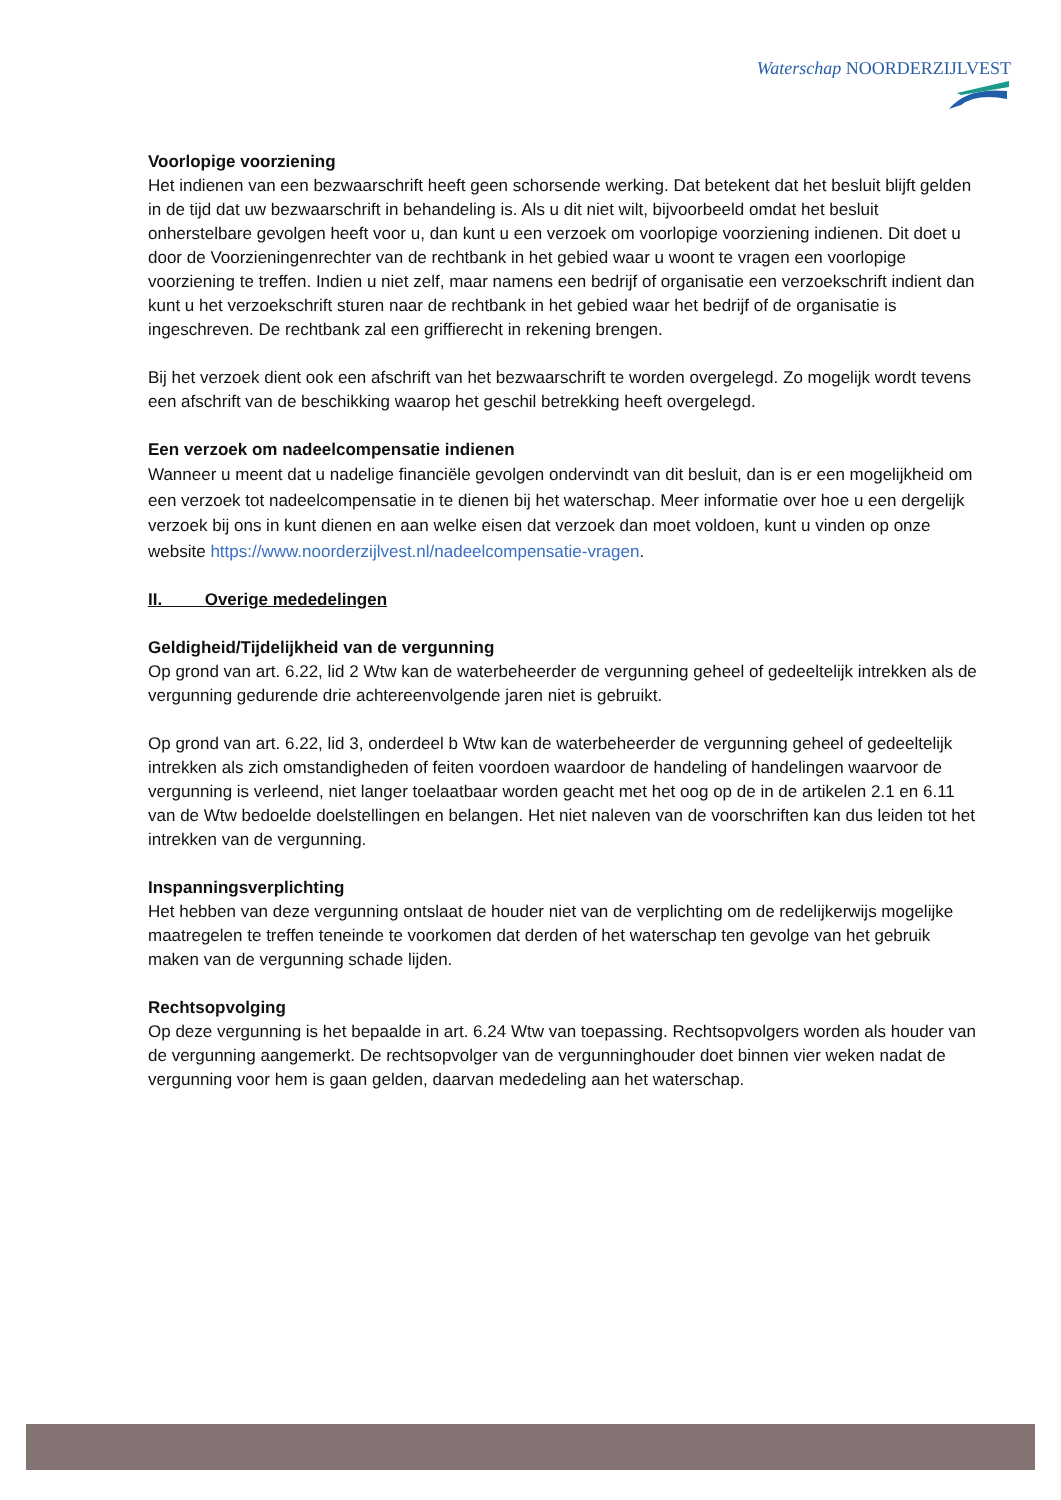Waterschap NOORDERZIJLVEST
Voorlopige voorziening
Het indienen van een bezwaarschrift heeft geen schorsende werking. Dat betekent dat het besluit blijft gelden in de tijd dat uw bezwaarschrift in behandeling is. Als u dit niet wilt, bijvoorbeeld omdat het besluit onherstelbare gevolgen heeft voor u, dan kunt u een verzoek om voorlopige voorziening indienen. Dit doet u door de Voorzieningenrechter van de rechtbank in het gebied waar u woont te vragen een voorlopige voorziening te treffen. Indien u niet zelf, maar namens een bedrijf of organisatie een verzoekschrift indient dan kunt u het verzoekschrift sturen naar de rechtbank in het gebied waar het bedrijf of de organisatie is ingeschreven. De rechtbank zal een griffierecht in rekening brengen.
Bij het verzoek dient ook een afschrift van het bezwaarschrift te worden overgelegd. Zo mogelijk wordt tevens een afschrift van de beschikking waarop het geschil betrekking heeft overgelegd.
Een verzoek om nadeelcompensatie indienen
Wanneer u meent dat u nadelige financiële gevolgen ondervindt van dit besluit, dan is er een mogelijkheid om een verzoek tot nadeelcompensatie in te dienen bij het waterschap. Meer informatie over hoe u een dergelijk verzoek bij ons in kunt dienen en aan welke eisen dat verzoek dan moet voldoen, kunt u vinden op onze website https://www.noorderzijlvest.nl/nadeelcompensatie-vragen.
II. Overige mededelingen
Geldigheid/Tijdelijkheid van de vergunning
Op grond van art. 6.22, lid 2 Wtw kan de waterbeheerder de vergunning geheel of gedeeltelijk intrekken als de vergunning gedurende drie achtereenvolgende jaren niet is gebruikt.
Op grond van art. 6.22, lid 3, onderdeel b Wtw kan de waterbeheerder de vergunning geheel of gedeeltelijk intrekken als zich omstandigheden of feiten voordoen waardoor de handeling of handelingen waarvoor de vergunning is verleend, niet langer toelaatbaar worden geacht met het oog op de in de artikelen 2.1 en 6.11 van de Wtw bedoelde doelstellingen en belangen. Het niet naleven van de voorschriften kan dus leiden tot het intrekken van de vergunning.
Inspanningsverplichting
Het hebben van deze vergunning ontslaat de houder niet van de verplichting om de redelijkerwijs mogelijke maatregelen te treffen teneinde te voorkomen dat derden of het waterschap ten gevolge van het gebruik maken van de vergunning schade lijden.
Rechtsopvolging
Op deze vergunning is het bepaalde in art. 6.24 Wtw van toepassing. Rechtsopvolgers worden als houder van de vergunning aangemerkt. De rechtsopvolger van de vergunninghouder doet binnen vier weken nadat de vergunning voor hem is gaan gelden, daarvan mededeling aan het waterschap.